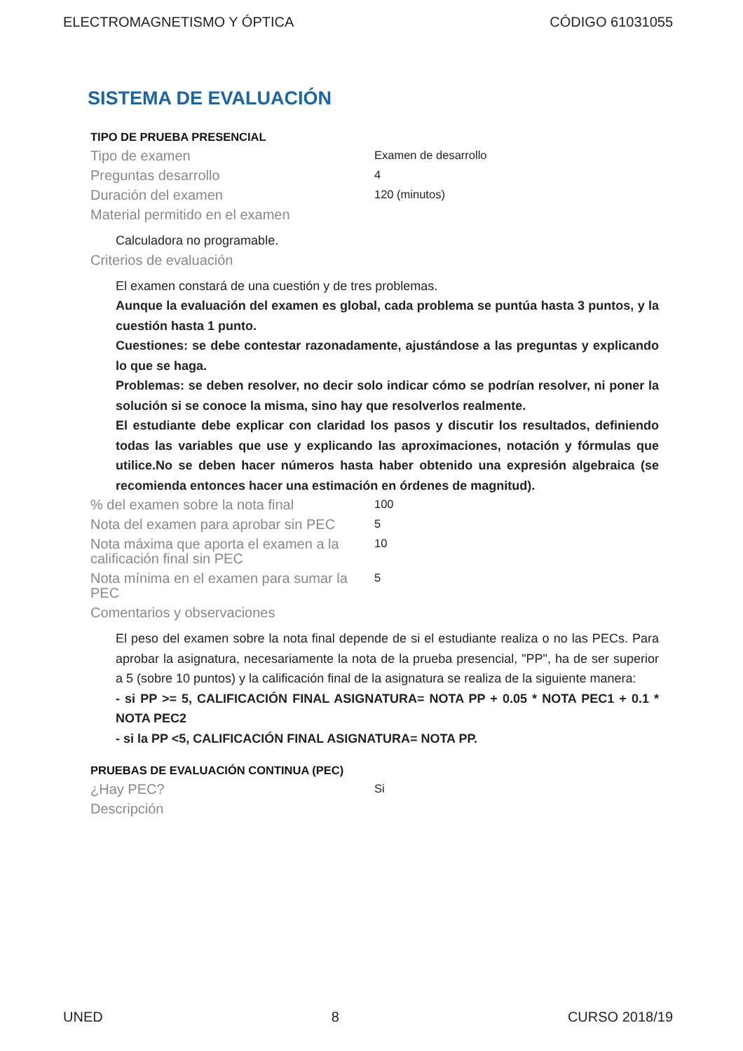ELECTROMAGNETISMO Y ÓPTICA CÓDIGO 61031055
SISTEMA DE EVALUACIÓN
TIPO DE PRUEBA PRESENCIAL
| Tipo de examen | Examen de desarrollo |
| Preguntas desarrollo | 4 |
| Duración del examen | 120 (minutos) |
| Material permitido en el examen | |
Calculadora no programable.
| Criterios de evaluación | |
El examen constará de una cuestión y de tres problemas.
Aunque la evaluación del examen es global, cada problema se puntúa hasta 3 puntos, y la cuestión hasta 1 punto.
Cuestiones: se debe contestar razonadamente, ajustándose a las preguntas y explicando lo que se haga.
Problemas: se deben resolver, no decir solo indicar cómo se podrían resolver, ni poner la solución si se conoce la misma, sino hay que resolverlos realmente.
El estudiante debe explicar con claridad los pasos y discutir los resultados, definiendo todas las variables que use y explicando las aproximaciones, notación y fórmulas que utilice.No se deben hacer números hasta haber obtenido una expresión algebraica (se recomienda entonces hacer una estimación en órdenes de magnitud).
| % del examen sobre la nota final | 100 |
| Nota del examen para aprobar sin PEC | 5 |
| Nota máxima que aporta el examen a la calificación final sin PEC | 10 |
| Nota mínima en el examen para sumar la PEC | 5 |
| Comentarios y observaciones | |
El peso del examen sobre la nota final depende de si el estudiante realiza o no las PECs. Para aprobar la asignatura, necesariamente la nota de la prueba presencial, "PP", ha de ser superior a 5 (sobre 10 puntos) y la calificación final de la asignatura se realiza de la siguiente manera:
- si PP >= 5, CALIFICACIÓN FINAL ASIGNATURA= NOTA PP + 0.05 * NOTA PEC1 + 0.1 * NOTA PEC2
- si la PP <5, CALIFICACIÓN FINAL ASIGNATURA= NOTA PP.
PRUEBAS DE EVALUACIÓN CONTINUA (PEC)
| ¿Hay PEC? | Si |
| Descripción | |
UNED 8 CURSO 2018/19